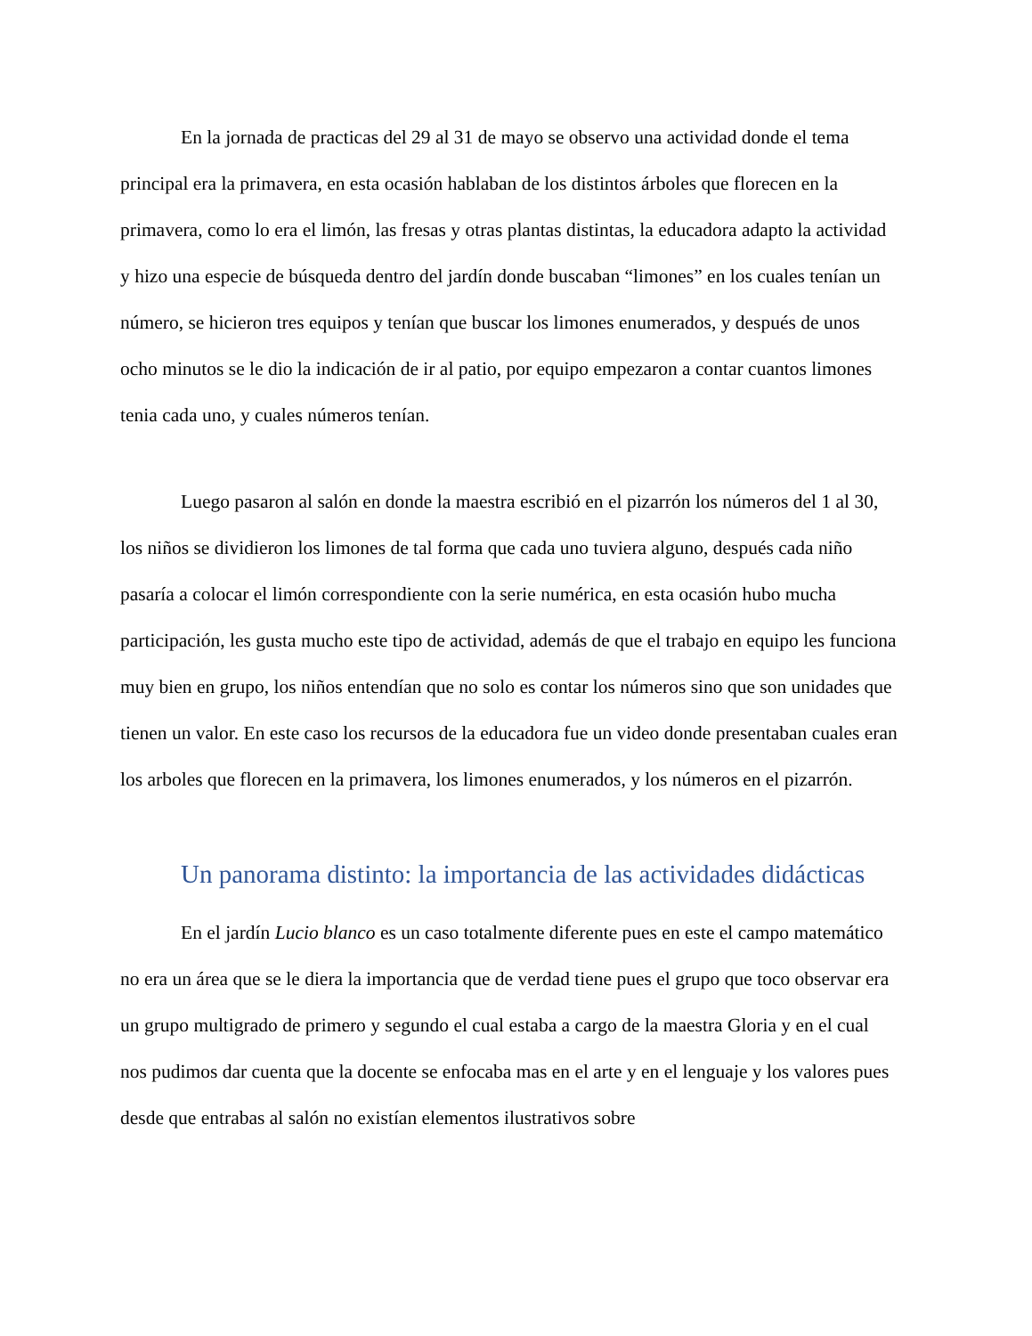En la jornada de practicas del 29 al 31 de mayo se observo una actividad donde el tema principal era la primavera, en esta ocasión hablaban de los distintos árboles que florecen en la primavera, como lo era el limón, las fresas y otras plantas distintas, la educadora adapto la actividad y hizo una especie de búsqueda dentro del jardín donde buscaban “limones” en los cuales tenían un número, se hicieron tres equipos y tenían que buscar los limones enumerados, y después de unos ocho minutos se le dio la indicación de ir al patio, por equipo empezaron a contar cuantos limones tenia cada uno, y cuales números tenían.
Luego pasaron al salón en donde la maestra escribió en el pizarrón los números del 1 al 30, los niños se dividieron los limones de tal forma que cada uno tuviera alguno, después cada niño pasaría a colocar el limón correspondiente con la serie numérica, en esta ocasión hubo mucha participación, les gusta mucho este tipo de actividad, además de que el trabajo en equipo les funciona muy bien en grupo, los niños entendían que no solo es contar los números sino que son unidades que tienen un valor. En este caso los recursos de la educadora fue un video donde presentaban cuales eran los arboles que florecen en la primavera, los limones enumerados, y los números en el pizarrón.
Un panorama distinto: la importancia de las actividades didácticas
En el jardín Lucio blanco es un caso totalmente diferente pues en este el campo matemático no era un área que se le diera la importancia que de verdad tiene pues el grupo que toco observar era un grupo multigrado de primero y segundo el cual estaba a cargo de la maestra Gloria y en el cual nos pudimos dar cuenta que la docente se enfocaba mas en el arte y en el lenguaje y los valores pues desde que entrabas al salón no existían elementos ilustrativos sobre